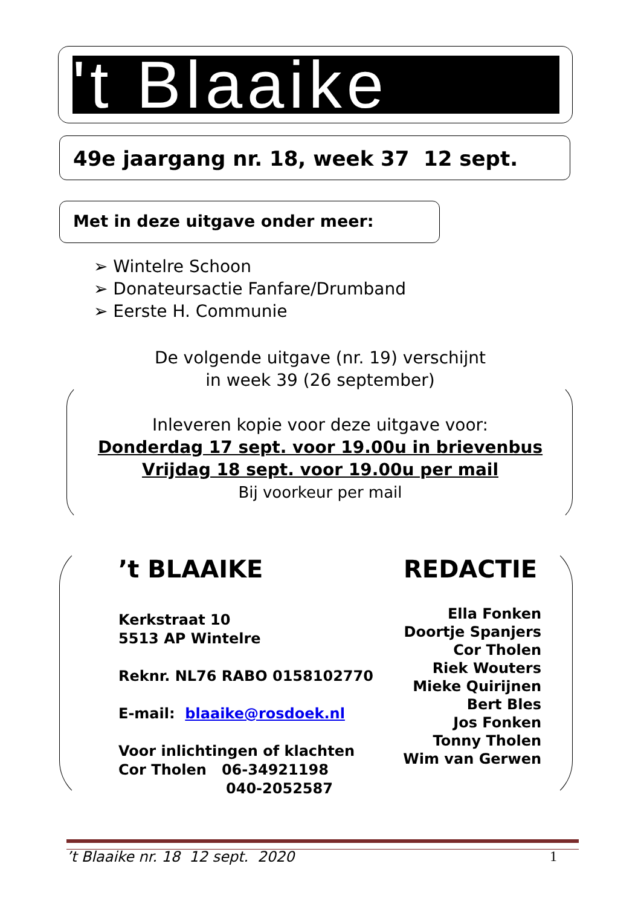't Blaaike
49e jaargang nr. 18, week 37 12 sept.
Met in deze uitgave onder meer:
➢ Wintelre Schoon
➢ Donateursactie Fanfare/Drumband
➢ Eerste H. Communie
De volgende uitgave (nr. 19) verschijnt
in week 39 (26 september)
Inleveren kopie voor deze uitgave voor:
Donderdag 17 sept. voor 19.00u in brievenbus
Vrijdag 18 sept. voor 19.00u per mail
Bij voorkeur per mail
’t BLAAIKE REDACTIE
Kerkstraat 10
5513 AP Wintelre
Reknr. NL76 RABO 0158102770
E-mail: blaaike@rosdoek.nl
Voor inlichtingen of klachten
Cor Tholen 06-34921198
040-2052587
Ella Fonken
Doortje Spanjers
Cor Tholen
Riek Wouters
Mieke Quirijnen
Bert Bles
Jos Fonken
Tonny Tholen
Wim van Gerwen
’t Blaaike nr. 18 12 sept. 2020
1